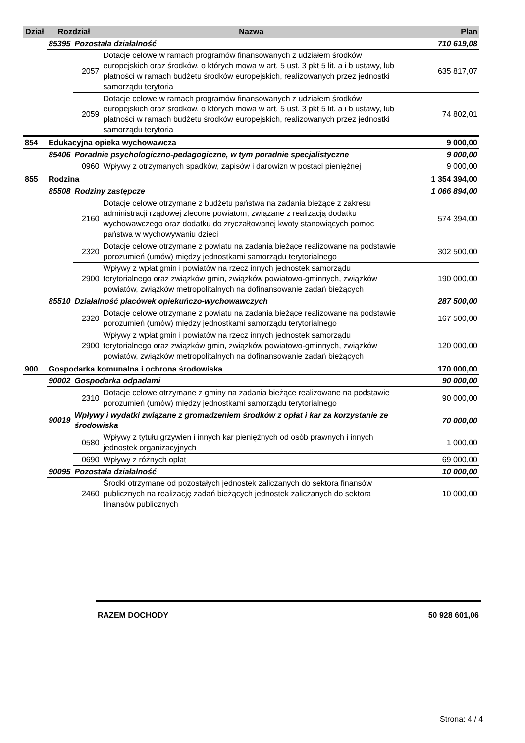| Dział | Rozdział | | Nazwa | Plan |
| --- | --- | --- | --- | --- |
| | 85395 | Pozostała działalność | | 710 619,08 |
| | | 2057 | Dotacje celowe w ramach programów finansowanych z udziałem środków europejskich oraz środków, o których mowa w art. 5 ust. 3 pkt 5 lit. a i b ustawy, lub płatności w ramach budżetu środków europejskich, realizowanych przez jednostki samorządu terytoria | 635 817,07 |
| | | 2059 | Dotacje celowe w ramach programów finansowanych z udziałem środków europejskich oraz środków, o których mowa w art. 5 ust. 3 pkt 5 lit. a i b ustawy, lub płatności w ramach budżetu środków europejskich, realizowanych przez jednostki samorządu terytoria | 74 802,01 |
| 854 | Edukacyjna opieka wychowawcza | | | 9 000,00 |
| | 85406 | Poradnie psychologiczno-pedagogiczne, w tym poradnie specjalistyczne | | 9 000,00 |
| | | 0960 | Wpływy z otrzymanych spadków, zapisów i darowizn w postaci pieniężnej | 9 000,00 |
| 855 | Rodzina | | | 1 354 394,00 |
| | 85508 | Rodziny zastępcze | | 1 066 894,00 |
| | | 2160 | Dotacje celowe otrzymane z budżetu państwa na zadania bieżące z zakresu administracji rządowej zlecone powiatom, związane z realizacją dodatku wychowawczego oraz dodatku do zryczałtowanej kwoty stanowiących pomoc państwa w wychowywaniu dzieci | 574 394,00 |
| | | 2320 | Dotacje celowe otrzymane z powiatu na zadania bieżące realizowane na podstawie porozumień (umów) między jednostkami samorządu terytorialnego | 302 500,00 |
| | | 2900 | Wpływy z wpłat gmin i powiatów na rzecz innych jednostek samorządu terytorialnego oraz związków gmin, związków powiatowo-gminnych, związków powiatów, związków metropolitalnych na dofinansowanie zadań bieżących | 190 000,00 |
| | 85510 | Działalność placówek opiekuńczo-wychowawczych | | 287 500,00 |
| | | 2320 | Dotacje celowe otrzymane z powiatu na zadania bieżące realizowane na podstawie porozumień (umów) między jednostkami samorządu terytorialnego | 167 500,00 |
| | | 2900 | Wpływy z wpłat gmin i powiatów na rzecz innych jednostek samorządu terytorialnego oraz związków gmin, związków powiatowo-gminnych, związków powiatów, związków metropolitalnych na dofinansowanie zadań bieżących | 120 000,00 |
| 900 | Gospodarka komunalna i ochrona środowiska | | | 170 000,00 |
| | 90002 | Gospodarka odpadami | | 90 000,00 |
| | | 2310 | Dotacje celowe otrzymane z gminy na zadania bieżące realizowane na podstawie porozumień (umów) między jednostkami samorządu terytorialnego | 90 000,00 |
| | 90019 | Wpływy i wydatki związane z gromadzeniem środków z opłat i kar za korzystanie ze środowiska | | 70 000,00 |
| | | 0580 | Wpływy z tytułu grzywien i innych kar pieniężnych od osób prawnych i innych jednostek organizacyjnych | 1 000,00 |
| | | 0690 | Wpływy z różnych opłat | 69 000,00 |
| | 90095 | Pozostała działalność | | 10 000,00 |
| | | 2460 | Środki otrzymane od pozostałych jednostek zaliczanych do sektora finansów publicznych na realizację zadań bieżących jednostek zaliczanych do sektora finansów publicznych | 10 000,00 |
RAZEM DOCHODY 50 928 601,06
Strona: 4 / 4